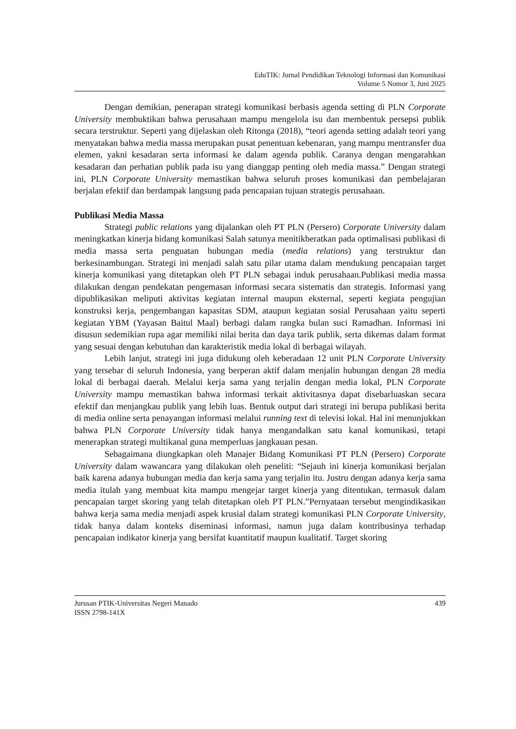EduTIK: Jurnal Pendidikan Teknologi Informasi dan Komunikasi
Volume 5 Nomor 3, Juni 2025
Dengan demikian, penerapan strategi komunikasi berbasis agenda setting di PLN Corporate University membuktikan bahwa perusahaan mampu mengelola isu dan membentuk persepsi publik secara terstruktur. Seperti yang dijelaskan oleh Ritonga (2018), “teori agenda setting adalah teori yang menyatakan bahwa media massa merupakan pusat penentuan kebenaran, yang mampu mentransfer dua elemen, yakni kesadaran serta informasi ke dalam agenda publik. Caranya dengan mengarahkan kesadaran dan perhatian publik pada isu yang dianggap penting oleh media massa.” Dengan strategi ini, PLN Corporate University memastikan bahwa seluruh proses komunikasi dan pembelajaran berjalan efektif dan berdampak langsung pada pencapaian tujuan strategis perusahaan.
Publikasi Media Massa
Strategi public relations yang dijalankan oleh PT PLN (Persero) Corporate University dalam meningkatkan kinerja bidang komunikasi Salah satunya menitikberatkan pada optimalisasi publikasi di media massa serta penguatan hubungan media (media relations) yang terstruktur dan berkesinambungan. Strategi ini menjadi salah satu pilar utama dalam mendukung pencapaian target kinerja komunikasi yang ditetapkan oleh PT PLN sebagai induk perusahaan.Publikasi media massa dilakukan dengan pendekatan pengemasan informasi secara sistematis dan strategis. Informasi yang dipublikasikan meliputi aktivitas kegiatan internal maupun eksternal, seperti kegiata pengujian konstruksi kerja, pengembangan kapasitas SDM, ataupun kegiatan sosial Perusahaan yaitu seperti kegiatan YBM (Yayasan Baitul Maal) berbagi dalam rangka bulan suci Ramadhan. Informasi ini disusun sedemikian rupa agar memiliki nilai berita dan daya tarik publik, serta dikemas dalam format yang sesuai dengan kebutuhan dan karakteristik media lokal di berbagai wilayah.
Lebih lanjut, strategi ini juga didukung oleh keberadaan 12 unit PLN Corporate University yang tersebar di seluruh Indonesia, yang berperan aktif dalam menjalin hubungan dengan 28 media lokal di berbagai daerah. Melalui kerja sama yang terjalin dengan media lokal, PLN Corporate University mampu memastikan bahwa informasi terkait aktivitasnya dapat disebarluaskan secara efektif dan menjangkau publik yang lebih luas. Bentuk output dari strategi ini berupa publikasi berita di media online serta penayangan informasi melalui running text di televisi lokal. Hal ini menunjukkan bahwa PLN Corporate University tidak hanya mengandalkan satu kanal komunikasi, tetapi menerapkan strategi multikanal guna memperluas jangkauan pesan.
Sebagaimana diungkapkan oleh Manajer Bidang Komunikasi PT PLN (Persero) Corporate University dalam wawancara yang dilakukan oleh peneliti: “Sejauh ini kinerja komunikasi berjalan baik karena adanya hubungan media dan kerja sama yang terjalin itu. Justru dengan adanya kerja sama media itulah yang membuat kita mampu mengejar target kinerja yang ditentukan, termasuk dalam pencapaian target skoring yang telah ditetapkan oleh PT PLN.”Pernyataan tersebut mengindikasikan bahwa kerja sama media menjadi aspek krusial dalam strategi komunikasi PLN Corporate University, tidak hanya dalam konteks diseminasi informasi, namun juga dalam kontribusinya terhadap pencapaian indikator kinerja yang bersifat kuantitatif maupun kualitatif. Target skoring
Jurusan PTIK-Universitas Negeri Manado 439
ISSN 2798-141X